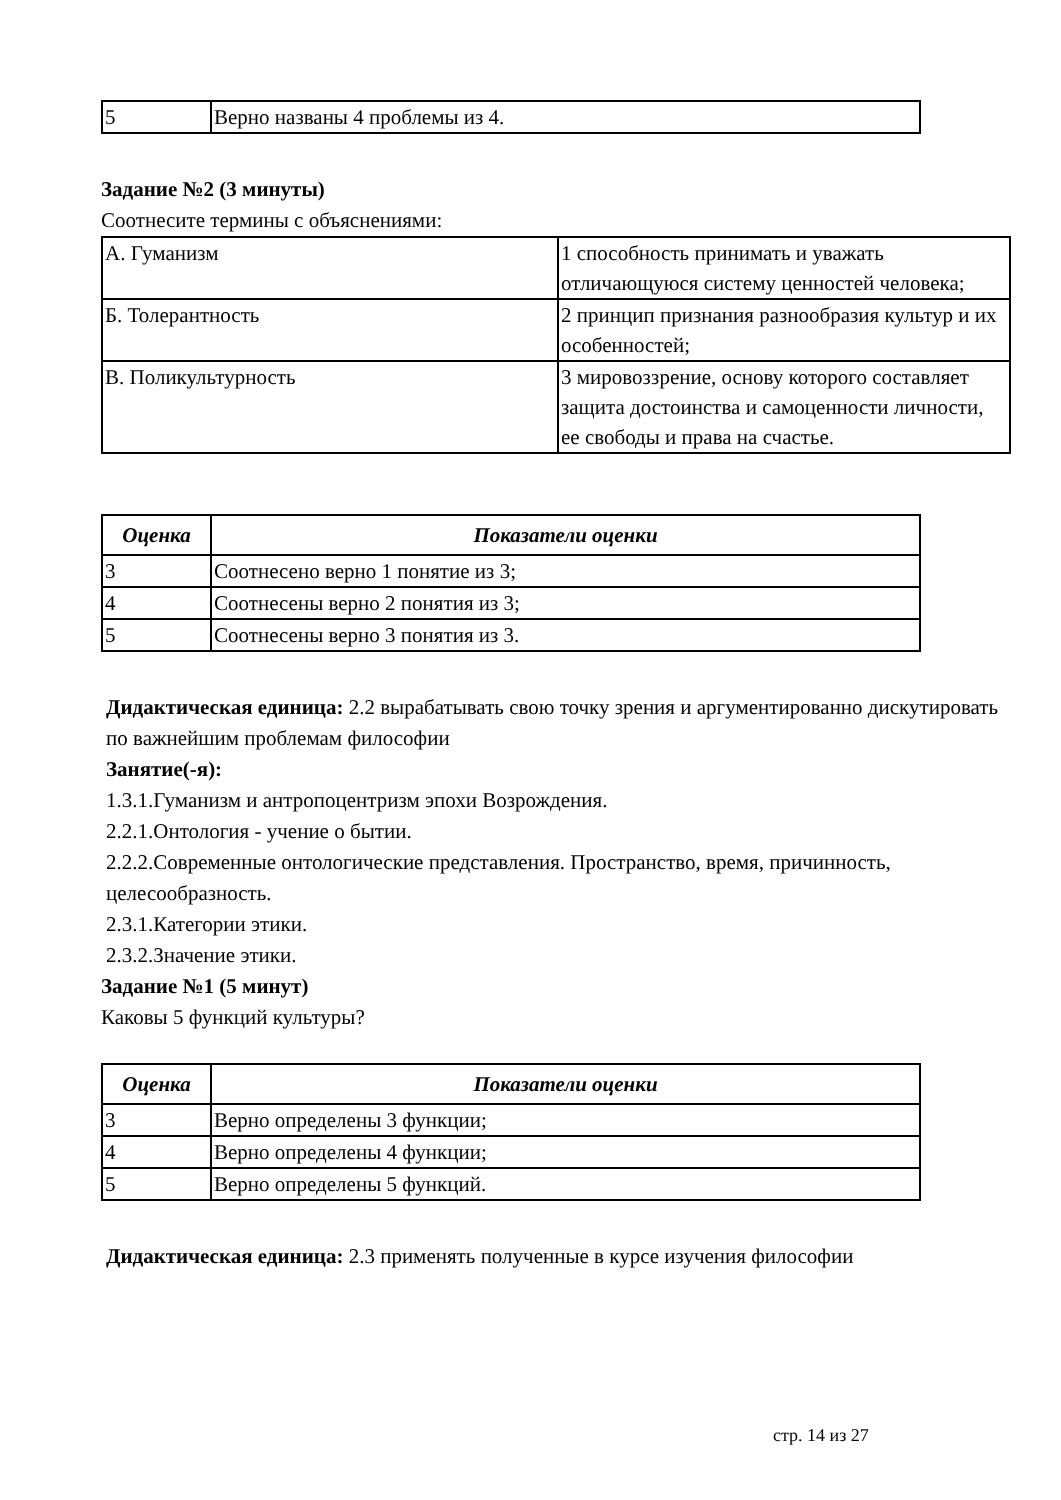| 5 | Верно названы 4 проблемы из 4. |
Задание №2 (3 минуты)
Соотнесите термины с объяснениями:
| А. Гуманизм | 1 способность принимать и уважать отличающуюся систему ценностей человека; |
| Б. Толерантность | 2 принцип признания разнообразия культур и их особенностей; |
| В. Поликультурность | 3 мировоззрение, основу которого составляет защита достоинства и самоценности личности, ее свободы и права на счастье. |
| Оценка | Показатели оценки |
| --- | --- |
| 3 | Соотнесено верно 1 понятие из 3; |
| 4 | Соотнесены верно 2 понятия из 3; |
| 5 | Соотнесены верно 3 понятия из 3. |
Дидактическая единица: 2.2 вырабатывать свою точку зрения и аргументированно дискутировать по важнейшим проблемам философии
Занятие(-я):
1.3.1.Гуманизм и антропоцентризм эпохи Возрождения.
2.2.1.Онтология - учение о бытии.
2.2.2.Современные онтологические представления. Пространство, время, причинность, целесообразность.
2.3.1.Категории этики.
2.3.2.Значение этики.
Задание №1 (5 минут)
Каковы 5 функций культуры?
| Оценка | Показатели оценки |
| --- | --- |
| 3 | Верно определены 3 функции; |
| 4 | Верно определены 4 функции; |
| 5 | Верно определены 5 функций. |
Дидактическая единица: 2.3 применять полученные в курсе изучения философии
стр. 14 из 27